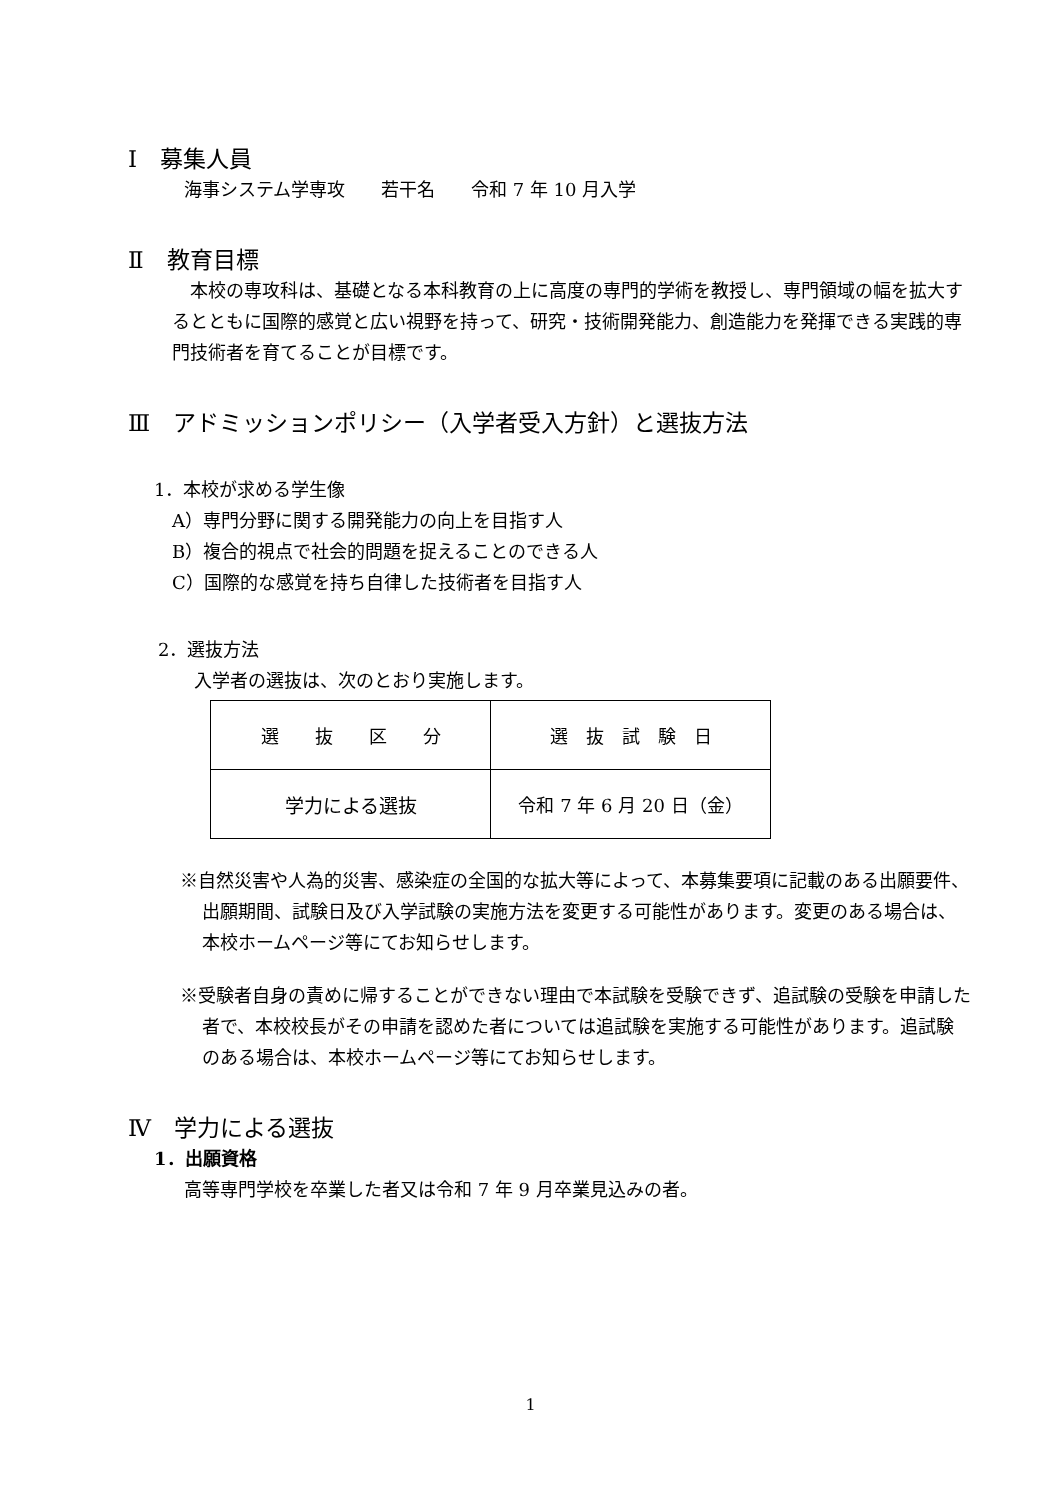Ⅰ　募集人員
海事システム学専攻　　若干名　　令和 7 年 10 月入学
Ⅱ　教育目標
　本校の専攻科は、基礎となる本科教育の上に高度の専門的学術を教授し、専門領域の幅を拡大するとともに国際的感覚と広い視野を持って、研究・技術開発能力、創造能力を発揮できる実践的専門技術者を育てることが目標です。
Ⅲ　アドミッションポリシー（入学者受入方針）と選抜方法
1．本校が求める学生像
A）専門分野に関する開発能力の向上を目指す人
B）複合的視点で社会的問題を捉えることのできる人
C）国際的な感覚を持ち自律した技術者を目指す人
2．選抜方法
入学者の選抜は、次のとおり実施します。
| 選 抜 区 分 | 選 抜 試 験 日 |
| 学力による選抜 | 令和 7 年 6 月 20 日（金） |
※自然災害や人為的災害、感染症の全国的な拡大等によって、本募集要項に記載のある出願要件、出願期間、試験日及び入学試験の実施方法を変更する可能性があります。変更のある場合は、本校ホームページ等にてお知らせします。
※受験者自身の責めに帰することができない理由で本試験を受験できず、追試験の受験を申請した者で、本校校長がその申請を認めた者については追試験を実施する可能性があります。追試験のある場合は、本校ホームページ等にてお知らせします。
Ⅳ　学力による選抜
1．出願資格
高等専門学校を卒業した者又は令和 7 年 9 月卒業見込みの者。
1